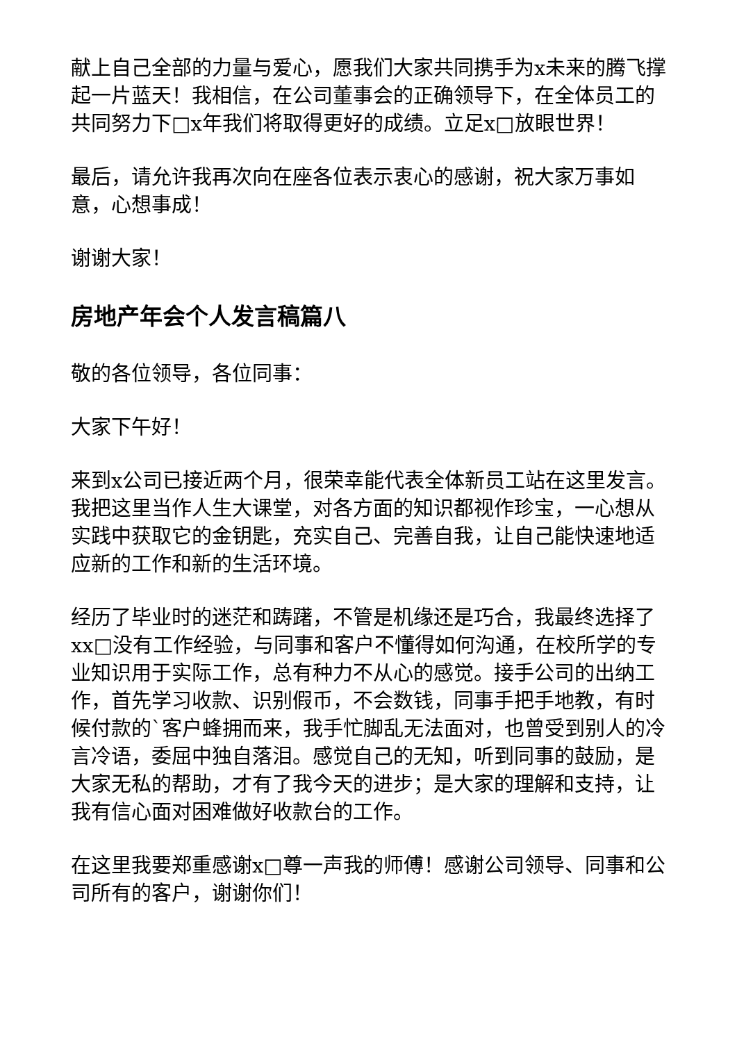献上自己全部的力量与爱心，愿我们大家共同携手为x未来的腾飞撑起一片蓝天！我相信，在公司董事会的正确领导下，在全体员工的共同努力下□x年我们将取得更好的成绩。立足x□放眼世界！
最后，请允许我再次向在座各位表示衷心的感谢，祝大家万事如意，心想事成！
谢谢大家！
房地产年会个人发言稿篇八
敬的各位领导，各位同事：
大家下午好！
来到x公司已接近两个月，很荣幸能代表全体新员工站在这里发言。我把这里当作人生大课堂，对各方面的知识都视作珍宝，一心想从实践中获取它的金钥匙，充实自己、完善自我，让自己能快速地适应新的工作和新的生活环境。
经历了毕业时的迷茫和踌躇，不管是机缘还是巧合，我最终选择了xx□没有工作经验，与同事和客户不懂得如何沟通，在校所学的专业知识用于实际工作，总有种力不从心的感觉。接手公司的出纳工作，首先学习收款、识别假币，不会数钱，同事手把手地教，有时候付款的`客户蜂拥而来，我手忙脚乱无法面对，也曾受到别人的冷言冷语，委屈中独自落泪。感觉自己的无知，听到同事的鼓励，是大家无私的帮助，才有了我今天的进步；是大家的理解和支持，让我有信心面对困难做好收款台的工作。
在这里我要郑重感谢x□尊一声我的师傅！感谢公司领导、同事和公司所有的客户，谢谢你们！